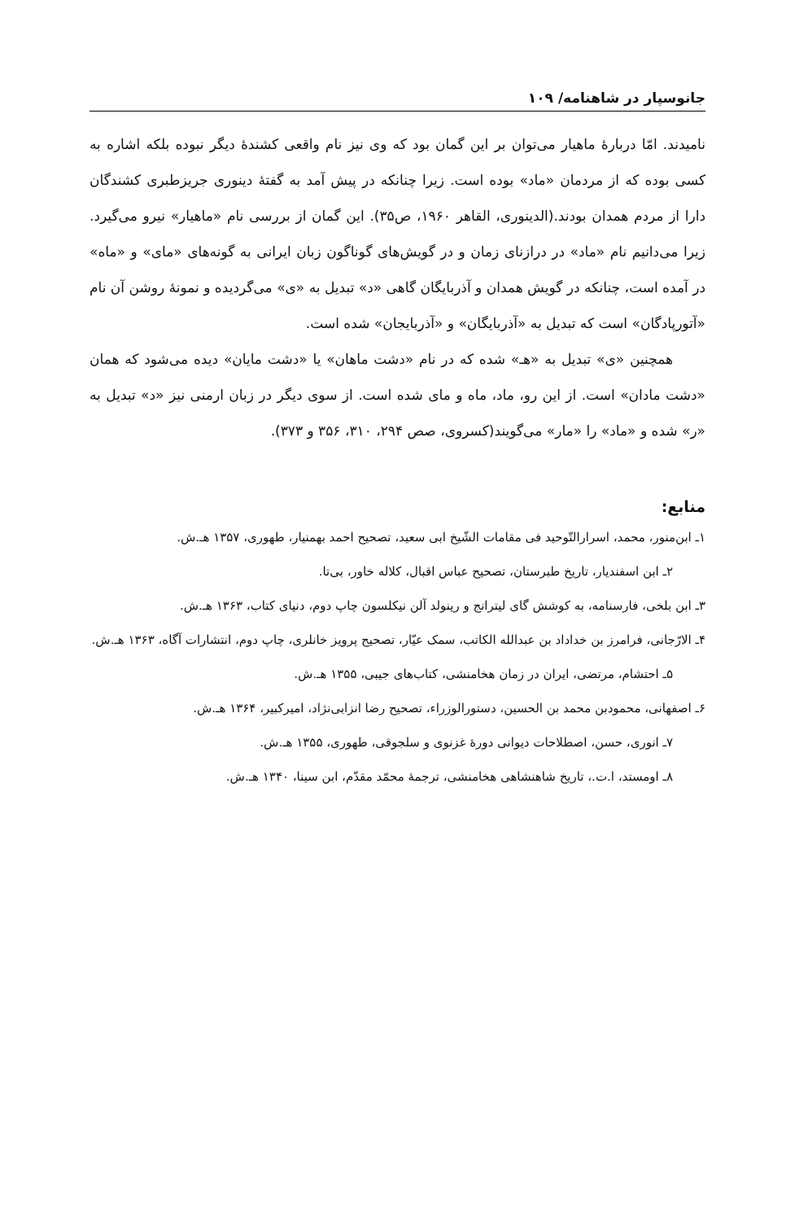جانوسپار در شاهنامه/ ۱۰۹
نامیدند. امّا دربارهٔ ماهیار می‌توان بر این گمان بود که وی نیز نام واقعی کشندهٔ دیگر نبوده بلکه اشاره به کسی بوده که از مردمان «ماد» بوده است. زیرا چنانکه در پیش آمد به گفتهٔ دینوری جریزطبری کشندگان دارا از مردم همدان بودند.(الدینوری، القاهر ۱۹۶۰، ص۳۵). این گمان از بررسی نام «ماهیار» نیرو می‌گیرد. زیرا می‌دانیم نام «ماد» در درازنای زمان و در گویش‌های گوناگون زبان ایرانی به گونه‌های «مای» و «ماه» در آمده است، چنانکه در گویش همدان و آذربایگان گاهی «د» تبدیل به «ی» می‌گردیده و نمونهٔ روشن آن نام «آتورپادگان» است که تبدیل به «آذربایگان» و «آذربایجان» شده است.
همچنین «ی» تبدیل به «هـ» شده که در نام «دشت ماهان» یا «دشت مایان» دیده می‌شود که همان «دشت مادان» است. از این رو، ماد، ماه و مای شده است. از سوی دیگر در زبان ارمنی نیز «د» تبدیل به «ر» شده و «ماد» را «مار» می‌گویند(کسروی، صص ۲۹۴، ۳۱۰، ۳۵۶ و ۳۷۳).
منابع:
۱ـ ابن‌منور، محمد، اسرارالتّوحید فی مقامات الشّیخ ابی سعید، تصحیح احمد بهمنیار، طهوری، ۱۳۵۷ هـ.ش.
۲ـ ابن اسفندیار، تاریخ طبرستان، تصحیح عباس اقبال، کلاله خاور، بی‌تا.
۳ـ ابن بلخی، فارسنامه، به کوشش گای لیترانج و رینولد آلن نیکلسون چاپ دوم، دنیای کتاب، ۱۳۶۳ هـ.ش.
۴ـ الارّجانی، فرامرز بن خداداد بن عبدالله الکاتب، سمک عیّار، تصحیح پرویز خانلری، چاپ دوم، انتشارات آگاه، ۱۳۶۳ هـ.ش.
۵ـ احتشام، مرتضی، ایران در زمان هخامنشی، کتاب‌های جیبی، ۱۳۵۵ هـ.ش.
۶ـ اصفهانی، محمودبن محمد بن الحسین، دستورالوزراء، تصحیح رضا انزابی‌نژاد، امیرکبیر، ۱۳۶۴ هـ.ش.
۷ـ انوری، حسن، اصطلاحات دیوانی دورهٔ غزنوی و سلجوقی، طهوری، ۱۳۵۵ هـ.ش.
۸ـ اومستد، ا.ت.، تاریخ شاهنشاهی هخامنشی، ترجمهٔ محمّد مقدّم، ابن سینا، ۱۳۴۰ هـ.ش.